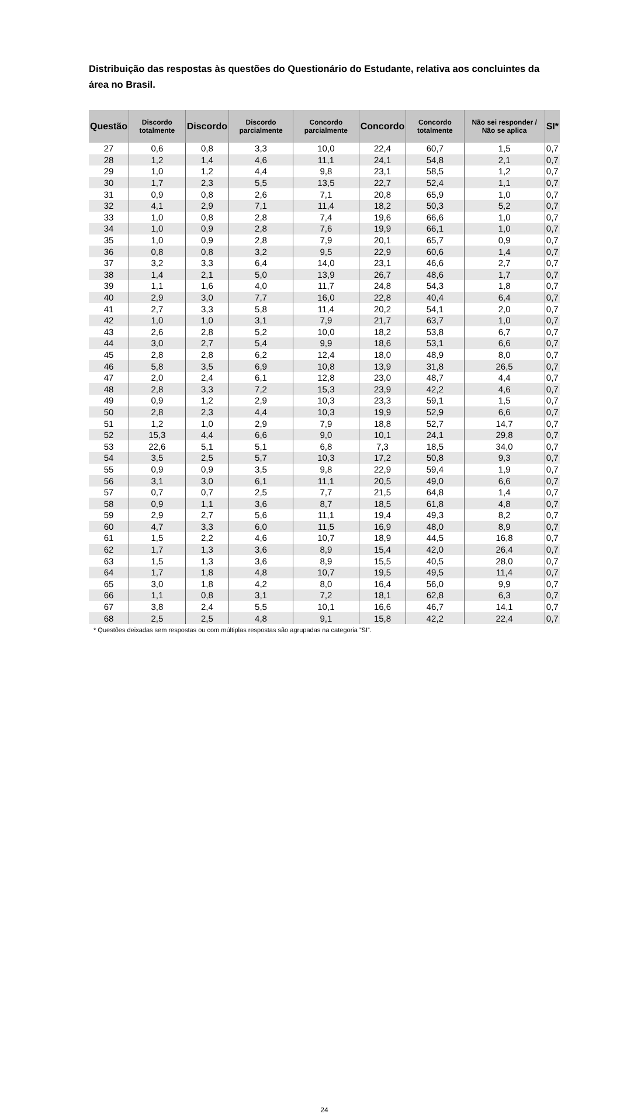Distribuição das respostas às questões do Questionário do Estudante, relativa aos concluintes da área no Brasil.
| Questão | Discordo totalmente | Discordo | Discordo parcialmente | Concordo parcialmente | Concordo | Concordo totalmente | Não sei responder / Não se aplica | SI* |
| --- | --- | --- | --- | --- | --- | --- | --- | --- |
| 27 | 0,6 | 0,8 | 3,3 | 10,0 | 22,4 | 60,7 | 1,5 | 0,7 |
| 28 | 1,2 | 1,4 | 4,6 | 11,1 | 24,1 | 54,8 | 2,1 | 0,7 |
| 29 | 1,0 | 1,2 | 4,4 | 9,8 | 23,1 | 58,5 | 1,2 | 0,7 |
| 30 | 1,7 | 2,3 | 5,5 | 13,5 | 22,7 | 52,4 | 1,1 | 0,7 |
| 31 | 0,9 | 0,8 | 2,6 | 7,1 | 20,8 | 65,9 | 1,0 | 0,7 |
| 32 | 4,1 | 2,9 | 7,1 | 11,4 | 18,2 | 50,3 | 5,2 | 0,7 |
| 33 | 1,0 | 0,8 | 2,8 | 7,4 | 19,6 | 66,6 | 1,0 | 0,7 |
| 34 | 1,0 | 0,9 | 2,8 | 7,6 | 19,9 | 66,1 | 1,0 | 0,7 |
| 35 | 1,0 | 0,9 | 2,8 | 7,9 | 20,1 | 65,7 | 0,9 | 0,7 |
| 36 | 0,8 | 0,8 | 3,2 | 9,5 | 22,9 | 60,6 | 1,4 | 0,7 |
| 37 | 3,2 | 3,3 | 6,4 | 14,0 | 23,1 | 46,6 | 2,7 | 0,7 |
| 38 | 1,4 | 2,1 | 5,0 | 13,9 | 26,7 | 48,6 | 1,7 | 0,7 |
| 39 | 1,1 | 1,6 | 4,0 | 11,7 | 24,8 | 54,3 | 1,8 | 0,7 |
| 40 | 2,9 | 3,0 | 7,7 | 16,0 | 22,8 | 40,4 | 6,4 | 0,7 |
| 41 | 2,7 | 3,3 | 5,8 | 11,4 | 20,2 | 54,1 | 2,0 | 0,7 |
| 42 | 1,0 | 1,0 | 3,1 | 7,9 | 21,7 | 63,7 | 1,0 | 0,7 |
| 43 | 2,6 | 2,8 | 5,2 | 10,0 | 18,2 | 53,8 | 6,7 | 0,7 |
| 44 | 3,0 | 2,7 | 5,4 | 9,9 | 18,6 | 53,1 | 6,6 | 0,7 |
| 45 | 2,8 | 2,8 | 6,2 | 12,4 | 18,0 | 48,9 | 8,0 | 0,7 |
| 46 | 5,8 | 3,5 | 6,9 | 10,8 | 13,9 | 31,8 | 26,5 | 0,7 |
| 47 | 2,0 | 2,4 | 6,1 | 12,8 | 23,0 | 48,7 | 4,4 | 0,7 |
| 48 | 2,8 | 3,3 | 7,2 | 15,3 | 23,9 | 42,2 | 4,6 | 0,7 |
| 49 | 0,9 | 1,2 | 2,9 | 10,3 | 23,3 | 59,1 | 1,5 | 0,7 |
| 50 | 2,8 | 2,3 | 4,4 | 10,3 | 19,9 | 52,9 | 6,6 | 0,7 |
| 51 | 1,2 | 1,0 | 2,9 | 7,9 | 18,8 | 52,7 | 14,7 | 0,7 |
| 52 | 15,3 | 4,4 | 6,6 | 9,0 | 10,1 | 24,1 | 29,8 | 0,7 |
| 53 | 22,6 | 5,1 | 5,1 | 6,8 | 7,3 | 18,5 | 34,0 | 0,7 |
| 54 | 3,5 | 2,5 | 5,7 | 10,3 | 17,2 | 50,8 | 9,3 | 0,7 |
| 55 | 0,9 | 0,9 | 3,5 | 9,8 | 22,9 | 59,4 | 1,9 | 0,7 |
| 56 | 3,1 | 3,0 | 6,1 | 11,1 | 20,5 | 49,0 | 6,6 | 0,7 |
| 57 | 0,7 | 0,7 | 2,5 | 7,7 | 21,5 | 64,8 | 1,4 | 0,7 |
| 58 | 0,9 | 1,1 | 3,6 | 8,7 | 18,5 | 61,8 | 4,8 | 0,7 |
| 59 | 2,9 | 2,7 | 5,6 | 11,1 | 19,4 | 49,3 | 8,2 | 0,7 |
| 60 | 4,7 | 3,3 | 6,0 | 11,5 | 16,9 | 48,0 | 8,9 | 0,7 |
| 61 | 1,5 | 2,2 | 4,6 | 10,7 | 18,9 | 44,5 | 16,8 | 0,7 |
| 62 | 1,7 | 1,3 | 3,6 | 8,9 | 15,4 | 42,0 | 26,4 | 0,7 |
| 63 | 1,5 | 1,3 | 3,6 | 8,9 | 15,5 | 40,5 | 28,0 | 0,7 |
| 64 | 1,7 | 1,8 | 4,8 | 10,7 | 19,5 | 49,5 | 11,4 | 0,7 |
| 65 | 3,0 | 1,8 | 4,2 | 8,0 | 16,4 | 56,0 | 9,9 | 0,7 |
| 66 | 1,1 | 0,8 | 3,1 | 7,2 | 18,1 | 62,8 | 6,3 | 0,7 |
| 67 | 3,8 | 2,4 | 5,5 | 10,1 | 16,6 | 46,7 | 14,1 | 0,7 |
| 68 | 2,5 | 2,5 | 4,8 | 9,1 | 15,8 | 42,2 | 22,4 | 0,7 |
* Questões deixadas sem respostas ou com múltiplas respostas são agrupadas na categoria ”SI”.
24